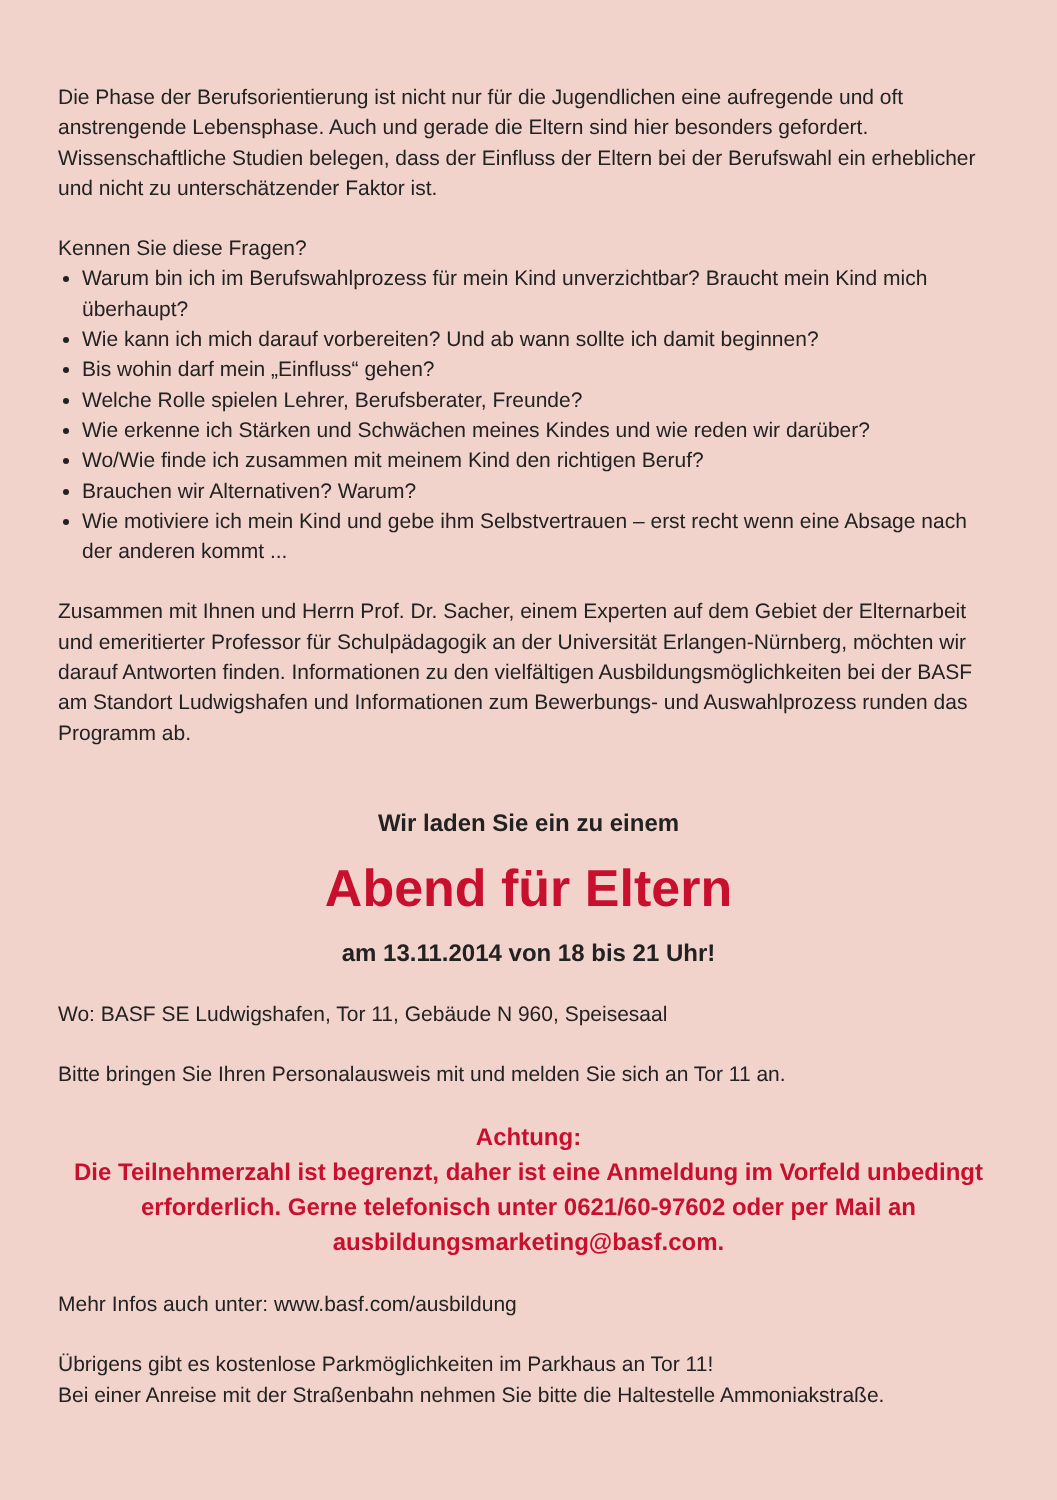Die Phase der Berufsorientierung ist nicht nur für die Jugendlichen eine aufregende und oft anstrengende Lebensphase. Auch und gerade die Eltern sind hier besonders gefordert. Wissenschaftliche Studien belegen, dass der Einfluss der Eltern bei der Berufswahl ein erheblicher und nicht zu unterschätzender Faktor ist.
Kennen Sie diese Fragen?
Warum bin ich im Berufswahlprozess für mein Kind unverzichtbar? Braucht mein Kind mich überhaupt?
Wie kann ich mich darauf vorbereiten? Und ab wann sollte ich damit beginnen?
Bis wohin darf mein „Einfluss“ gehen?
Welche Rolle spielen Lehrer, Berufsberater, Freunde?
Wie erkenne ich Stärken und Schwächen meines Kindes und wie reden wir darüber?
Wo/Wie finde ich zusammen mit meinem Kind den richtigen Beruf?
Brauchen wir Alternativen? Warum?
Wie motiviere ich mein Kind und gebe ihm Selbstvertrauen – erst recht wenn eine Absage nach der anderen kommt ...
Zusammen mit Ihnen und Herrn Prof. Dr. Sacher, einem Experten auf dem Gebiet der Elternarbeit und emeritierter Professor für Schulpädagogik an der Universität Erlangen-Nürnberg, möchten wir darauf Antworten finden. Informationen zu den vielfältigen Ausbildungsmöglichkeiten bei der BASF am Standort Ludwigshafen und Informationen zum Bewerbungs- und Auswahlprozess runden das Programm ab.
Wir laden Sie ein zu einem
Abend für Eltern
am 13.11.2014 von 18 bis 21 Uhr!
Wo: BASF SE Ludwigshafen, Tor 11, Gebäude N 960, Speisesaal
Bitte bringen Sie Ihren Personalausweis mit und melden Sie sich an Tor 11 an.
Achtung:
Die Teilnehmerzahl ist begrenzt, daher ist eine Anmeldung im Vorfeld unbedingt erforderlich. Gerne telefonisch unter 0621/60-97602 oder per Mail an ausbildungsmarketing@basf.com.
Mehr Infos auch unter: www.basf.com/ausbildung
Übrigens gibt es kostenlose Parkmöglichkeiten im Parkhaus an Tor 11!
Bei einer Anreise mit der Straßenbahn nehmen Sie bitte die Haltestelle Ammoniakstraße.